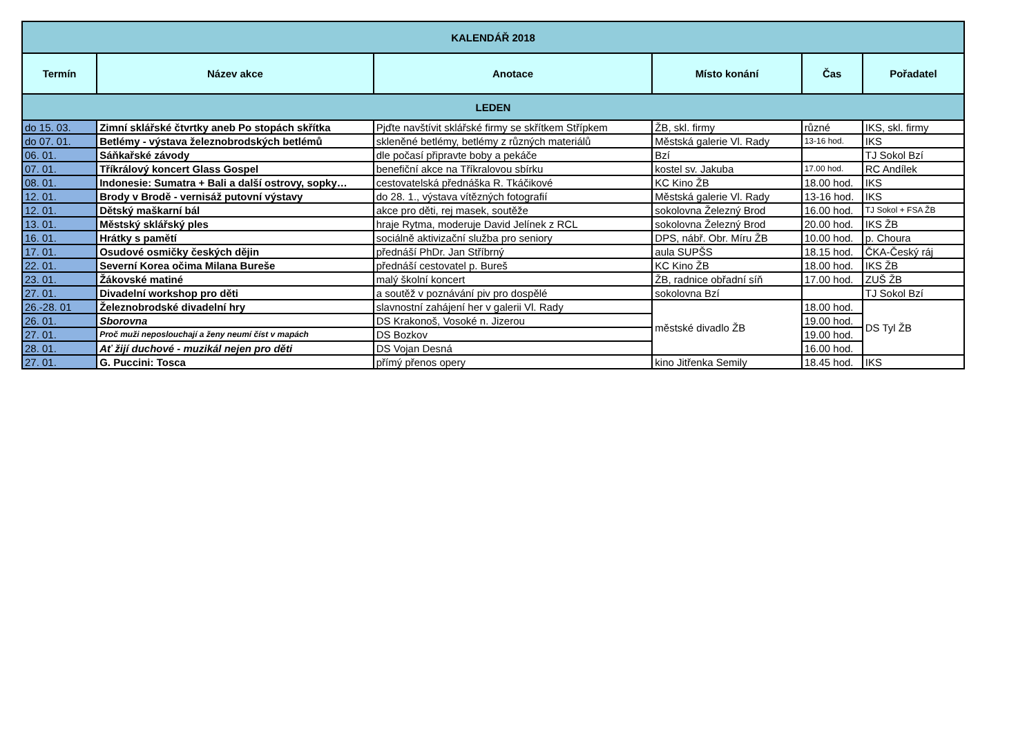| KALENDÁŘ 2018 | | | | | |
| Termín | Název akce | Anotace | Místo konání | Čas | Pořadatel |
| LEDEN | | | | | |
| do 15. 03. | Zimní sklářské čtvrtky aneb Po stopách skřítka | Pjďte navštívit sklářské firmy se skřítkem Střípkem | ŽB, skl. firmy | různé | IKS, skl. firmy |
| do 07. 01. | Betlémy - výstava železnobrodských betlémů | skleněné betlémy, betlémy z různých materiálů | Městská galerie Vl. Rady | 13-16 hod. | IKS |
| 06. 01. | Sáňkařské závody | dle počasí připravte boby a pekáče | Bzí | | TJ Sokol Bzí |
| 07. 01. | Tříkrálový koncert Glass Gospel | benefiční akce na Tříkralovou sbírku | kostel sv. Jakuba | 17.00 hod. | RC Andílek |
| 08. 01. | Indonesie: Sumatra + Bali a další ostrovy, sopky… | cestovatelská přednáška R. Tkáčikové | KC Kino ŽB | 18.00 hod. | IKS |
| 12. 01. | Brody v Brodě - vernisáž putovní výstavy | do 28. 1., výstava vítězných fotografií | Městská galerie Vl. Rady | 13-16 hod. | IKS |
| 12. 01. | Dětský maškarní bál | akce pro děti, rej masek, soutěže | sokolovna Železný Brod | 16.00 hod. | TJ Sokol + FSA ŽB |
| 13. 01. | Městský sklářský ples | hraje Rytma, moderuje David Jelínek z RCL | sokolovna Železný Brod | 20.00 hod. | IKS ŽB |
| 16. 01. | Hrátky s pamětí | sociálně aktivizační služba pro seniory | DPS, nábř. Obr. Míru ŽB | 10.00 hod. | p. Choura |
| 17. 01. | Osudové osmičky českých dějin | přednáší PhDr. Jan Stříbrný | aula SUPŠS | 18.15 hod. | ČKA-Český ráj |
| 22. 01. | Severní Korea očima Milana Bureše | přednáší cestovatel p. Bureš | KC Kino ŽB | 18.00 hod. | IKS ŽB |
| 23. 01. | Žákovské matiné | malý školní koncert | ŽB, radnice obřadní síň | 17.00 hod. | ZUŠ ŽB |
| 27. 01. | Divadelní workshop pro děti | a soutěž v poznávání piv pro dospělé | sokolovna Bzí | | TJ Sokol Bzí |
| 26.-28. 01 | Železnobrodské divadelní hry | slavnostní zahájení her v galerii Vl. Rady | městské divadlo ŽB | 18.00 hod. | DS Tyl ŽB |
| 26. 01. | Sborovna | DS Krakonoš, Vosoké n. Jizerou | | 19.00 hod. | |
| 27. 01. | Proč muži neposlouchají a ženy neumí číst v mapách | DS Bozkov | | 19.00 hod. | |
| 28. 01. | Ať žijí duchové - muzikál nejen pro děti | DS Vojan Desná | | 16.00 hod. | |
| 27. 01. | G. Puccini: Tosca | přímý přenos opery | kino Jitřenka Semily | 18.45 hod. | IKS |